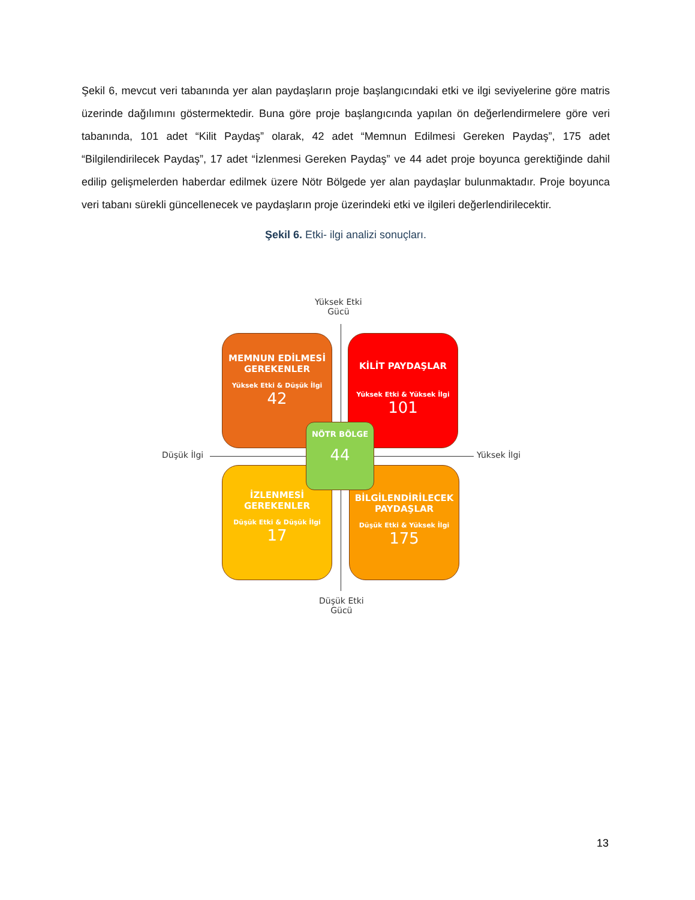Şekil 6, mevcut veri tabanında yer alan paydaşların proje başlangıcındaki etki ve ilgi seviyelerine göre matris üzerinde dağılımını göstermektedir. Buna göre proje başlangıcında yapılan ön değerlendirmelere göre veri tabanında, 101 adet “Kilit Paydaş” olarak, 42 adet “Memnun Edilmesi Gereken Paydaş”, 175 adet “Bilgilendirilecek Paydaş”, 17 adet “İzlenmesi Gereken Paydaş” ve 44 adet proje boyunca gerektiğinde dahil edilip gelişmelerden haberdar edilmek üzere Nötr Bölgede yer alan paydaşlar bulunmaktadır. Proje boyunca veri tabanı sürekli güncellenecek ve paydaşların proje üzerindeki etki ve ilgileri değerlendirilecektir.
Şekil 6. Etki- ilgi analizi sonuçları.
Yüksek Etki
Gücü
MEMNUN EDİLMESİ GEREKENLER
Yüksek Etki & Düşük İlgi
42
KİLİT PAYDAŞLAR
Yüksek Etki & Yüksek İlgi
101
Düşük İlgi Yüksek İlgi
İZLENMESİ GEREKENLER
Düşük Etki & Düşük İlgi
17
BİLGİLENDİRİLECEK PAYDAŞLAR
Düşük Etki & Yüksek İlgi
175
NÖTR BÖLGE
44
Düşük Etki
Gücü
13